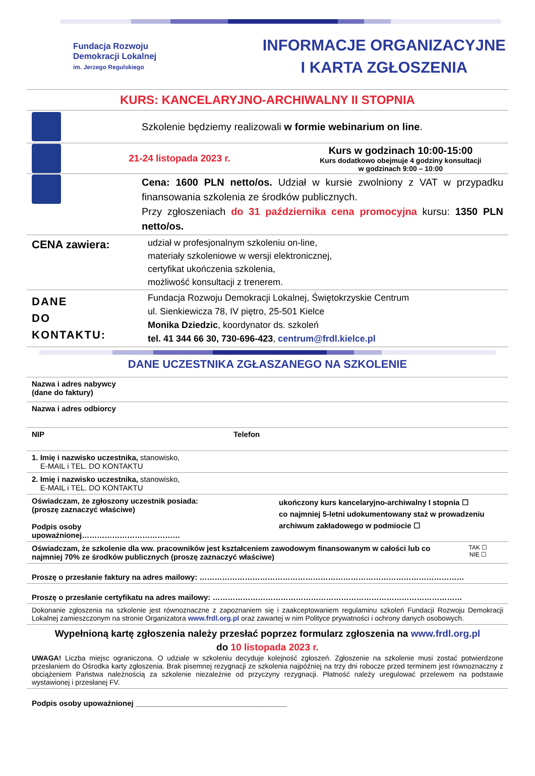Fundacja Rozwoju
Demokracji Lokalnej
im. Jerzego Regulskiego
INFORMACJE ORGANIZACYJNE
I KARTA ZGŁOSZENIA
KURS: KANCELARYJNO-ARCHIWALNY II STOPNIA
Szkolenie będziemy realizowali w formie webinarium on line.
21-24 listopada 2023 r.
Kurs w godzinach 10:00-15:00
Kurs dodatkowo obejmuje 4 godziny konsultacji
w godzinach 9:00 – 10:00
Cena: 1600 PLN netto/os. Udział w kursie zwolniony z VAT w przypadku finansowania szkolenia ze środków publicznych.
Przy zgłoszeniach do 31 października cena promocyjna kursu: 1350 PLN netto/os.
CENA zawiera:
udział w profesjonalnym szkoleniu on-line,
materiały szkoleniowe w wersji elektronicznej,
certyfikat ukończenia szkolenia,
możliwość konsultacji z trenerem.
DANE
DO
KONTAKTU:
Fundacja Rozwoju Demokracji Lokalnej, Świętokrzyskie Centrum
ul. Sienkiewicza 78, IV piętro, 25-501 Kielce
Monika Dziedzic, koordynator ds. szkoleń
tel. 41 344 66 30, 730-696-423, centrum@frdl.kielce.pl
DANE UCZESTNIKA ZGŁASZANEGO NA SZKOLENIE
| Nazwa i adres nabywcy (dane do faktury) | |
| Nazwa i adres odbiorcy | |
| NIP | Telefon |
| 1. Imię i nazwisko uczestnika, stanowisko, E-MAIL i TEL. DO KONTAKTU | |
| 2. Imię i nazwisko uczestnika, stanowisko, E-MAIL i TEL. DO KONTAKTU | |
| Oświadczam, że zgłoszony uczestnik posiada: (proszę zaznaczyć właściwe) Podpis osoby upoważnionej………………………………… | ukończony kurs kancelaryjno-archiwalny I stopnia ☐ co najmniej 5-letni udokumentowany staż w prowadzeniu archiwum zakładowego w podmiocie ☐ |
| Oświadczam, że szkolenie dla ww. pracowników jest kształceniem zawodowym finansowanym w całości lub co najmniej 70% ze środków publicznych (proszę zaznaczyć właściwe) TAK ☐ NIE ☐ | |
| Proszę o przesłanie faktury na adres mailowy: …………………………………………………………………………………………… | |
| Proszę o przesłanie certyfikatu na adres mailowy: ……………………………………………………………………………………… | |
| Dokonanie zgłoszenia na szkolenie jest równoznaczne z zapoznaniem się i zaakceptowaniem regulaminu szkoleń Fundacji Rozwoju Demokracji Lokalnej zamieszczonym na stronie Organizatora www.frdl.org.pl oraz zawartej w nim Polityce prywatności i ochrony danych osobowych. | |
| Wypełnioną kartę zgłoszenia należy przesłać poprzez formularz zgłoszenia na www.frdl.org.pl do 10 listopada 2023 r. UWAGA! Liczba miejsc ograniczona. O udziale w szkoleniu decyduje kolejność zgłoszeń. Zgłoszenie na szkolenie musi zostać potwierdzone przesłaniem do Ośrodka karty zgłoszenia. Brak pisemnej rezygnacji ze szkolenia najpóźniej na trzy dni robocze przed terminem jest równoznaczny z obciążeniem Państwa należnością za szkolenie niezależnie od przyczyny rezygnacji. Płatność należy uregulować przelewem na podstawie wystawionej i przesłanej FV. | |
Podpis osoby upoważnionej ____________________________________